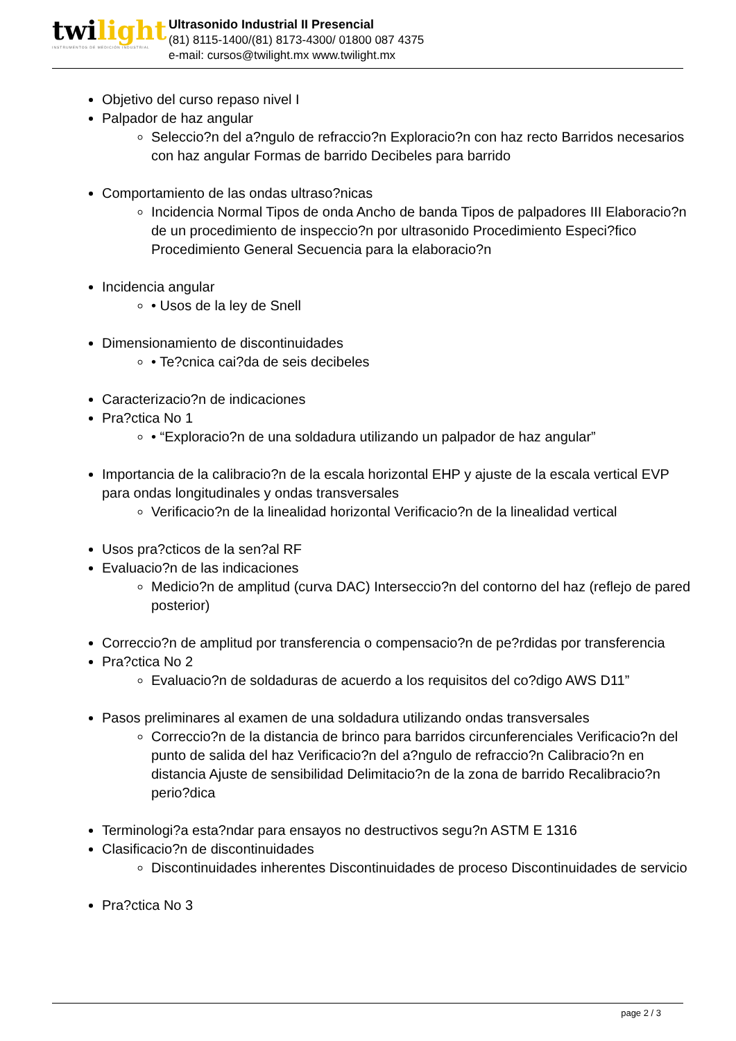twilight
INSTRUMENTOS DE MEDICIÓN INDUSTRIAL
Ultrasonido Industrial II Presencial
(81) 8115-1400/(81) 8173-4300/ 01800 087 4375
e-mail: cursos@twilight.mx www.twilight.mx
Objetivo del curso repaso nivel I
Palpador de haz angular
Seleccio?n del a?ngulo de refraccio?n Exploracio?n con haz recto Barridos necesarios con haz angular Formas de barrido Decibeles para barrido
Comportamiento de las ondas ultraso?nicas
Incidencia Normal Tipos de onda Ancho de banda Tipos de palpadores III Elaboracio?n de un procedimiento de inspeccio?n por ultrasonido Procedimiento Especi?fico Procedimiento General Secuencia para la elaboracio?n
Incidencia angular
• Usos de la ley de Snell
Dimensionamiento de discontinuidades
• Te?cnica cai?da de seis decibeles
Caracterizacio?n de indicaciones
Pra?ctica No 1
• “Exploracio?n de una soldadura utilizando un palpador de haz angular”
Importancia de la calibracio?n de la escala horizontal EHP y ajuste de la escala vertical EVP para ondas longitudinales y ondas transversales
Verificacio?n de la linealidad horizontal Verificacio?n de la linealidad vertical
Usos pra?cticos de la sen?al RF
Evaluacio?n de las indicaciones
Medicio?n de amplitud (curva DAC) Interseccio?n del contorno del haz (reflejo de pared posterior)
Correccio?n de amplitud por transferencia o compensacio?n de pe?rdidas por transferencia
Pra?ctica No 2
Evaluacio?n de soldaduras de acuerdo a los requisitos del co?digo AWS D11”
Pasos preliminares al examen de una soldadura utilizando ondas transversales
Correccio?n de la distancia de brinco para barridos circunferenciales Verificacio?n del punto de salida del haz Verificacio?n del a?ngulo de refraccio?n Calibracio?n en distancia Ajuste de sensibilidad Delimitacio?n de la zona de barrido Recalibracio?n perio?dica
Terminologi?a esta?ndar para ensayos no destructivos segu?n ASTM E 1316
Clasificacio?n de discontinuidades
Discontinuidades inherentes Discontinuidades de proceso Discontinuidades de servicio
Pra?ctica No 3
page 2 / 3